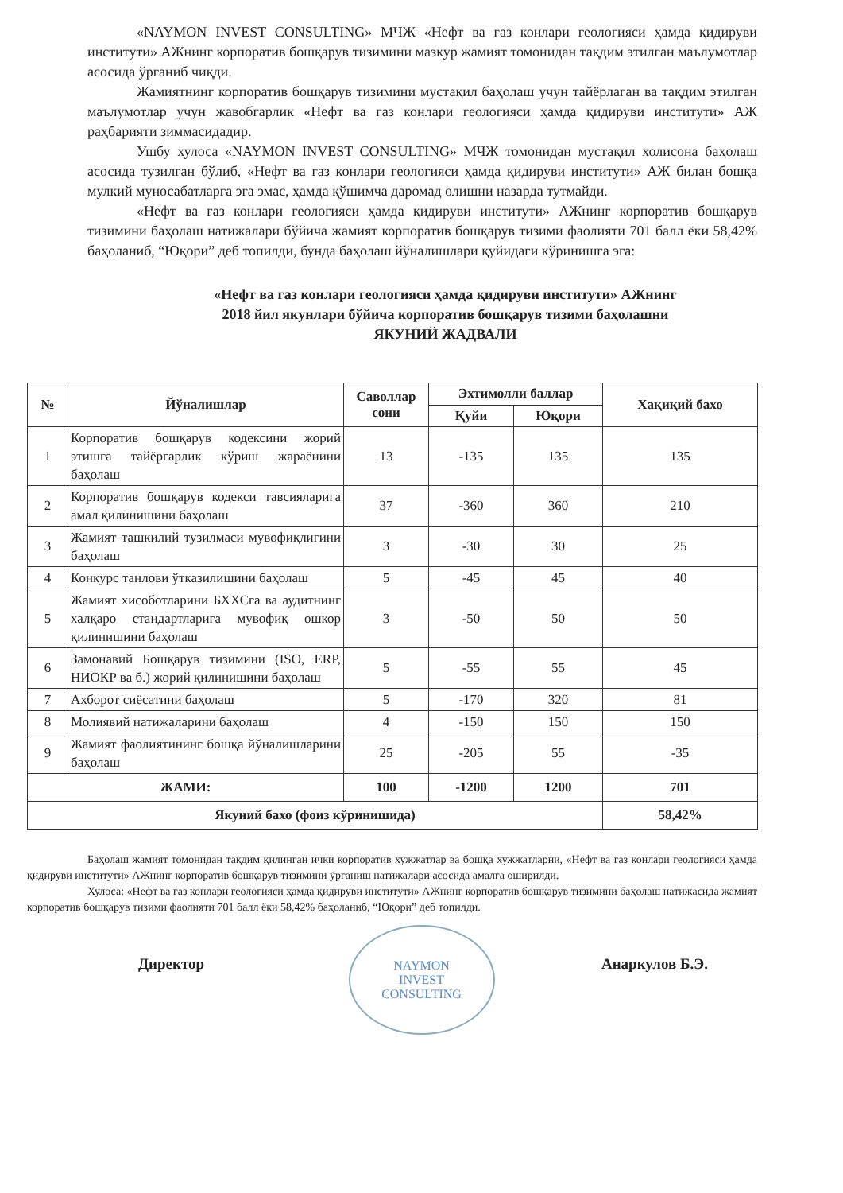«NAYMON INVEST CONSULTING» МЧЖ «Нефт ва газ конлари геологияси ҳамда қидируви институти» АЖнинг корпоратив бошқарув тизимини мазкур жамият томонидан тақдим этилган маълумотлар асосида ўрганиб чиқди.
Жамиятнинг корпоратив бошқарув тизимини мустақил баҳолаш учун тайёрлаган ва тақдим этилган маълумотлар учун жавобгарлик «Нефт ва газ конлари геологияси ҳамда қидируви институти» АЖ раҳбарияти зиммасидадир.
Ушбу хулоса «NAYMON INVEST CONSULTING» МЧЖ томонидан мустақил холисона баҳолаш асосида тузилган бўлиб, «Нефт ва газ конлари геологияси ҳамда қидируви институти» АЖ билан бошқа мулкий муносабатларга эга эмас, ҳамда қўшимча даромад олишни назарда тутмайди.
«Нефт ва газ конлари геологияси ҳамда қидируви институти» АЖнинг корпоратив бошқарув тизимини баҳолаш натижалари бўйича жамият корпоратив бошқарув тизими фаолияти 701 балл ёки 58,42% баҳоланиб, “Юқори” деб топилди, бунда баҳолаш йўналишлари қуйидаги кўринишга эга:
«Нефт ва газ конлари геологияси ҳамда қидируви институти» АЖнинг
2018 йил якунлари бўйича корпоратив бошқарув тизими баҳолашни
ЯКУНИЙ ЖАДВАЛИ
| № | Йўналишлар | Саволлар сони | Эхтимолли баллар | | Хақиқий бахо |
| --- | --- | --- | --- | --- | --- |
| | | | Қуйи | Юқори | |
| 1 | Корпоратив бошқарув кодексини жорий этишга тайёргарлик кўриш жараёнини баҳолаш | 13 | -135 | 135 | 135 |
| 2 | Корпоратив бошқарув кодекси тавсияларига амал қилинишини баҳолаш | 37 | -360 | 360 | 210 |
| 3 | Жамият ташкилий тузилмаси мувофиқлигини баҳолаш | 3 | -30 | 30 | 25 |
| 4 | Конкурс танлови ўтказилишини баҳолаш | 5 | -45 | 45 | 40 |
| 5 | Жамият хисоботларини БХХСга ва аудитнинг халқаро стандартларига мувофиқ ошкор қилинишини баҳолаш | 3 | -50 | 50 | 50 |
| 6 | Замонавий Бошқарув тизимини (ISO, ERP, НИОКР ва б.) жорий қилинишини баҳолаш | 5 | -55 | 55 | 45 |
| 7 | Ахборот сиёсатини баҳолаш | 5 | -170 | 320 | 81 |
| 8 | Молиявий натижаларини баҳолаш | 4 | -150 | 150 | 150 |
| 9 | Жамият фаолиятининг бошқа йўналишларини баҳолаш | 25 | -205 | 55 | -35 |
| ЖАМИ: | | 100 | -1200 | 1200 | 701 |
| Якуний бахо (фоиз кўринишида) | | | | | 58,42% |
Баҳолаш жамият томонидан тақдим қилинган ички корпоратив хужжатлар ва бошқа хужжатларни, «Нефт ва газ конлари геологияси ҳамда қидируви институти» АЖнинг корпоратив бошқарув тизимини ўрганиш натижалари асосида амалга оширилди.
Хулоса: «Нефт ва газ конлари геологияси ҳамда қидируви институти» АЖнинг корпоратив бошқарув тизимини баҳолаш натижасида жамият корпоратив бошқарув тизими фаолияти 701 балл ёки 58,42% баҳоланиб, “Юқори” деб топилди.
Директор Анаркулов Б.Э.
NAYMON
INVEST
CONSULTING